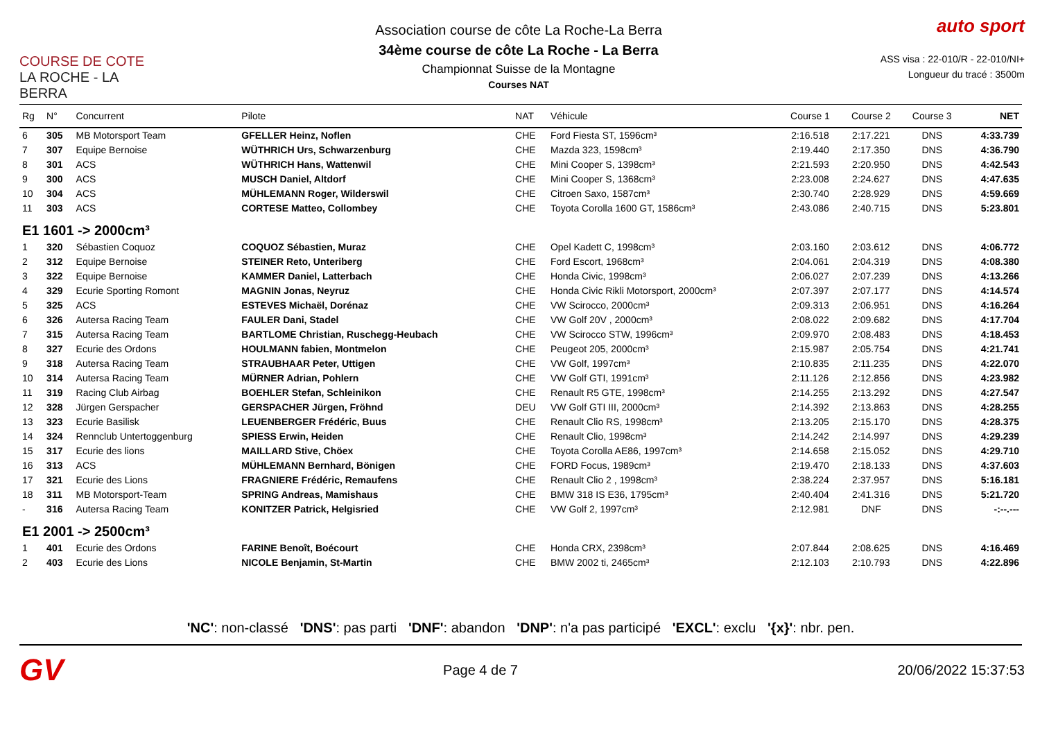COURSE DE COTE
LA ROCHE - LA BERRA
Association course de côte La Roche-La Berra
34ème course de côte La Roche - La Berra
Championnat Suisse de la Montagne
Courses NAT
auto sport
ASS visa : 22-010/R - 22-010/NI+
Longueur du tracé : 3500m
| Rg | N° | Concurrent | Pilote | NAT | Véhicule | Course 1 | Course 2 | Course 3 | NET |
| --- | --- | --- | --- | --- | --- | --- | --- | --- | --- |
| 6 | 305 | MB Motorsport Team | GFELLER Heinz, Noflen | CHE | Ford Fiesta ST, 1596cm³ | 2:16.518 | 2:17.221 | DNS | 4:33.739 |
| 7 | 307 | Equipe Bernoise | WÜTHRICH Urs, Schwarzenburg | CHE | Mazda 323, 1598cm³ | 2:19.440 | 2:17.350 | DNS | 4:36.790 |
| 8 | 301 | ACS | WÜTHRICH Hans, Wattenwil | CHE | Mini Cooper S, 1398cm³ | 2:21.593 | 2:20.950 | DNS | 4:42.543 |
| 9 | 300 | ACS | MUSCH Daniel, Altdorf | CHE | Mini Cooper S, 1368cm³ | 2:23.008 | 2:24.627 | DNS | 4:47.635 |
| 10 | 304 | ACS | MÜHLEMANN Roger, Wilderswil | CHE | Citroen Saxo, 1587cm³ | 2:30.740 | 2:28.929 | DNS | 4:59.669 |
| 11 | 303 | ACS | CORTESE Matteo, Collombey | CHE | Toyota Corolla 1600 GT, 1586cm³ | 2:43.086 | 2:40.715 | DNS | 5:23.801 |
| E1 1601 -> 2000cm³ | | | | | | | | | |
| 1 | 320 | Sébastien Coquoz | COQUOZ Sébastien, Muraz | CHE | Opel Kadett C, 1998cm³ | 2:03.160 | 2:03.612 | DNS | 4:06.772 |
| 2 | 312 | Equipe Bernoise | STEINER Reto, Unteriberg | CHE | Ford Escort, 1968cm³ | 2:04.061 | 2:04.319 | DNS | 4:08.380 |
| 3 | 322 | Equipe Bernoise | KAMMER Daniel, Latterbach | CHE | Honda Civic, 1998cm³ | 2:06.027 | 2:07.239 | DNS | 4:13.266 |
| 4 | 329 | Ecurie Sporting Romont | MAGNIN Jonas, Neyruz | CHE | Honda Civic Rikli Motorsport, 2000cm³ | 2:07.397 | 2:07.177 | DNS | 4:14.574 |
| 5 | 325 | ACS | ESTEVES Michaël, Dorénaz | CHE | VW Scirocco, 2000cm³ | 2:09.313 | 2:06.951 | DNS | 4:16.264 |
| 6 | 326 | Autersa Racing Team | FAULER Dani, Stadel | CHE | VW Golf 20V , 2000cm³ | 2:08.022 | 2:09.682 | DNS | 4:17.704 |
| 7 | 315 | Autersa Racing Team | BARTLOME Christian, Ruschegg-Heubach | CHE | VW Scirocco STW, 1996cm³ | 2:09.970 | 2:08.483 | DNS | 4:18.453 |
| 8 | 327 | Ecurie des Ordons | HOULMANN fabien, Montmelon | CHE | Peugeot 205, 2000cm³ | 2:15.987 | 2:05.754 | DNS | 4:21.741 |
| 9 | 318 | Autersa Racing Team | STRAUBHAAR Peter, Uttigen | CHE | VW Golf, 1997cm³ | 2:10.835 | 2:11.235 | DNS | 4:22.070 |
| 10 | 314 | Autersa Racing Team | MÜRNER Adrian, Pohlern | CHE | VW Golf GTI, 1991cm³ | 2:11.126 | 2:12.856 | DNS | 4:23.982 |
| 11 | 319 | Racing Club Airbag | BOEHLER Stefan, Schleinikon | CHE | Renault R5 GTE, 1998cm³ | 2:14.255 | 2:13.292 | DNS | 4:27.547 |
| 12 | 328 | Jürgen Gerspacher | GERSPACHER Jürgen, Fröhnd | DEU | VW Golf GTI III, 2000cm³ | 2:14.392 | 2:13.863 | DNS | 4:28.255 |
| 13 | 323 | Ecurie Basilisk | LEUENBERGER Frédéric, Buus | CHE | Renault Clio RS, 1998cm³ | 2:13.205 | 2:15.170 | DNS | 4:28.375 |
| 14 | 324 | Rennclub Untertoggenburg | SPIESS Erwin, Heiden | CHE | Renault Clio, 1998cm³ | 2:14.242 | 2:14.997 | DNS | 4:29.239 |
| 15 | 317 | Ecurie des lions | MAILLARD Stive, Chöex | CHE | Toyota Corolla AE86, 1997cm³ | 2:14.658 | 2:15.052 | DNS | 4:29.710 |
| 16 | 313 | ACS | MÜHLEMANN Bernhard, Bönigen | CHE | FORD Focus, 1989cm³ | 2:19.470 | 2:18.133 | DNS | 4:37.603 |
| 17 | 321 | Ecurie des Lions | FRAGNIERE Frédéric, Remaufens | CHE | Renault Clio 2 , 1998cm³ | 2:38.224 | 2:37.957 | DNS | 5:16.181 |
| 18 | 311 | MB Motorsport-Team | SPRING Andreas, Mamishaus | CHE | BMW 318 IS E36, 1795cm³ | 2:40.404 | 2:41.316 | DNS | 5:21.720 |
| - | 316 | Autersa Racing Team | KONITZER Patrick, Helgisried | CHE | VW Golf 2, 1997cm³ | 2:12.981 | DNF | DNS | -:--.--- |
| E1 2001 -> 2500cm³ | | | | | | | | | |
| 1 | 401 | Ecurie des Ordons | FARINE Benoît, Boécourt | CHE | Honda CRX, 2398cm³ | 2:07.844 | 2:08.625 | DNS | 4:16.469 |
| 2 | 403 | Ecurie des Lions | NICOLE Benjamin, St-Martin | CHE | BMW 2002 ti, 2465cm³ | 2:12.103 | 2:10.793 | DNS | 4:22.896 |
'NC': non-classé 'DNS': pas parti 'DNF': abandon 'DNP': n'a pas participé 'EXCL': exclu '{x}': nbr. pen.
GV
Page 4 de 7 20/06/2022 15:37:53